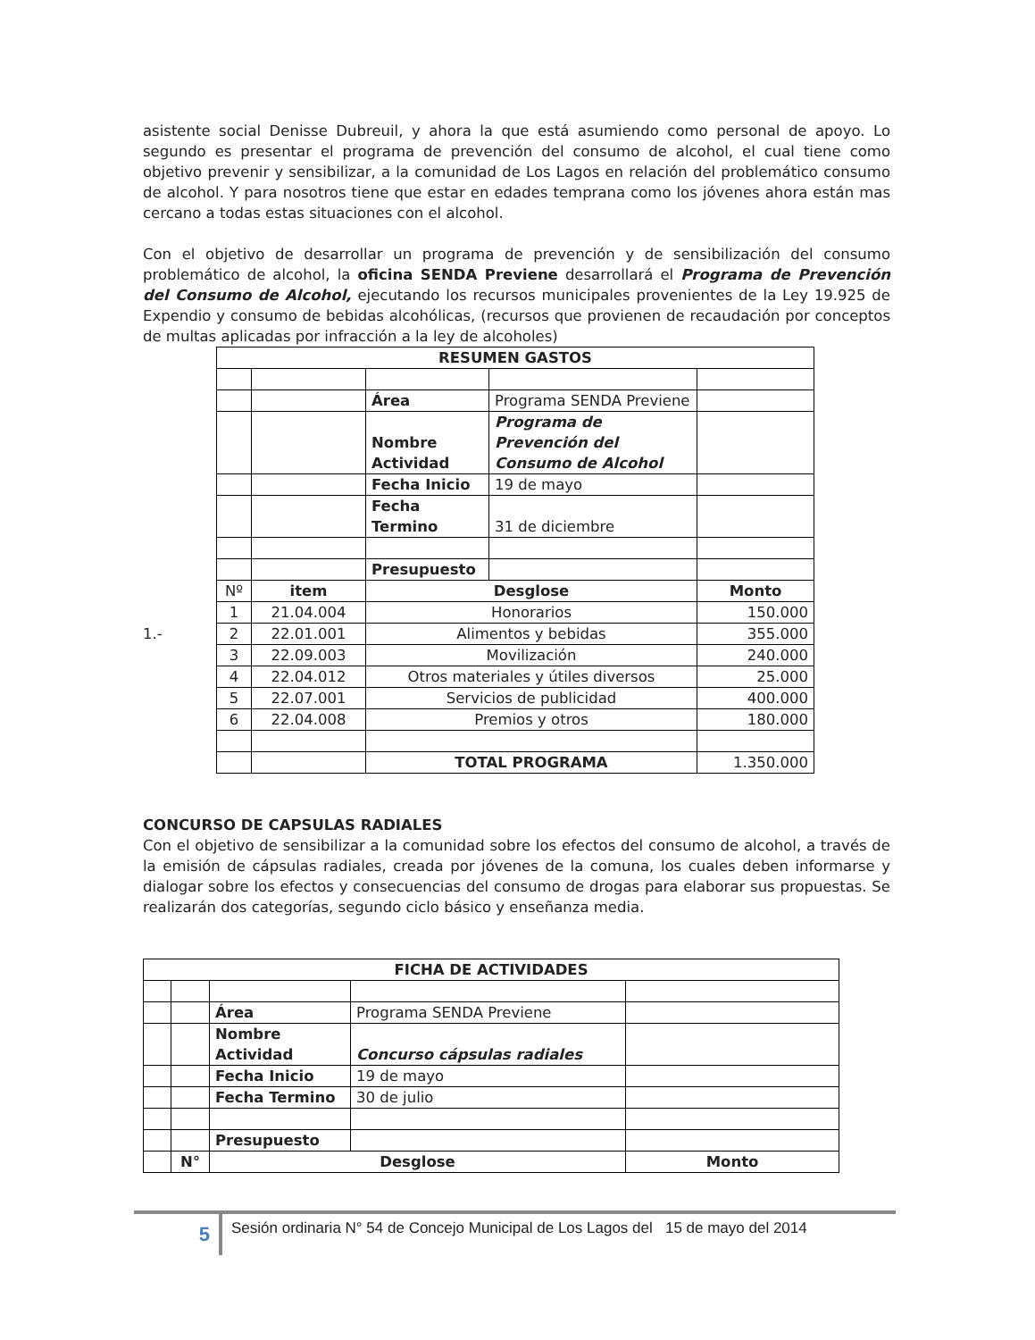asistente social Denisse Dubreuil, y ahora la que está asumiendo como personal de apoyo. Lo segundo es presentar el programa de prevención del consumo de alcohol, el cual tiene como objetivo prevenir y sensibilizar, a la comunidad de Los Lagos en relación del problemático consumo de alcohol. Y para nosotros tiene que estar en edades temprana como los jóvenes ahora están mas cercano a todas estas situaciones con el alcohol.
Con el objetivo de desarrollar un programa de prevención y de sensibilización del consumo problemático de alcohol, la oficina SENDA Previene desarrollará el Programa de Prevención del Consumo de Alcohol, ejecutando los recursos municipales provenientes de la Ley 19.925 de Expendio y consumo de bebidas alcohólicas, (recursos que provienen de recaudación por conceptos de multas aplicadas por infracción a la ley de alcoholes)
1.-
| RESUMEN GASTOS | | | | |
| --- | --- | --- | --- | --- |
| | | Área | Programa SENDA Previene | |
| | | Nombre Actividad | Programa de Prevención del Consumo de Alcohol | |
| | | Fecha Inicio | 19 de mayo | |
| | | Fecha Termino | 31 de diciembre | |
| | | Presupuesto | | |
| Nº | item | Desglose | | Monto |
| 1 | 21.04.004 | Honorarios | | 150.000 |
| 2 | 22.01.001 | Alimentos y bebidas | | 355.000 |
| 3 | 22.09.003 | Movilización | | 240.000 |
| 4 | 22.04.012 | Otros materiales y útiles diversos | | 25.000 |
| 5 | 22.07.001 | Servicios de publicidad | | 400.000 |
| 6 | 22.04.008 | Premios y otros | | 180.000 |
| | | TOTAL PROGRAMA | | 1.350.000 |
CONCURSO DE CAPSULAS RADIALES
Con el objetivo de sensibilizar a la comunidad sobre los efectos del consumo de alcohol, a través de la emisión de cápsulas radiales, creada por jóvenes de la comuna, los cuales deben informarse y dialogar sobre los efectos y consecuencias del consumo de drogas para elaborar sus propuestas. Se realizarán dos categorías, segundo ciclo básico y enseñanza media.
| FICHA DE ACTIVIDADES | | | | |
| --- | --- | --- | --- | --- |
| | | Área | Programa SENDA Previene | |
| | | Nombre Actividad | Concurso cápsulas radiales | |
| | | Fecha Inicio | 19 de mayo | |
| | | Fecha Termino | 30 de julio | |
| | | Presupuesto | | |
| | N° | Desglose | | Monto |
5
Sesión ordinaria N° 54 de Concejo Municipal de Los Lagos del 15 de mayo del 2014